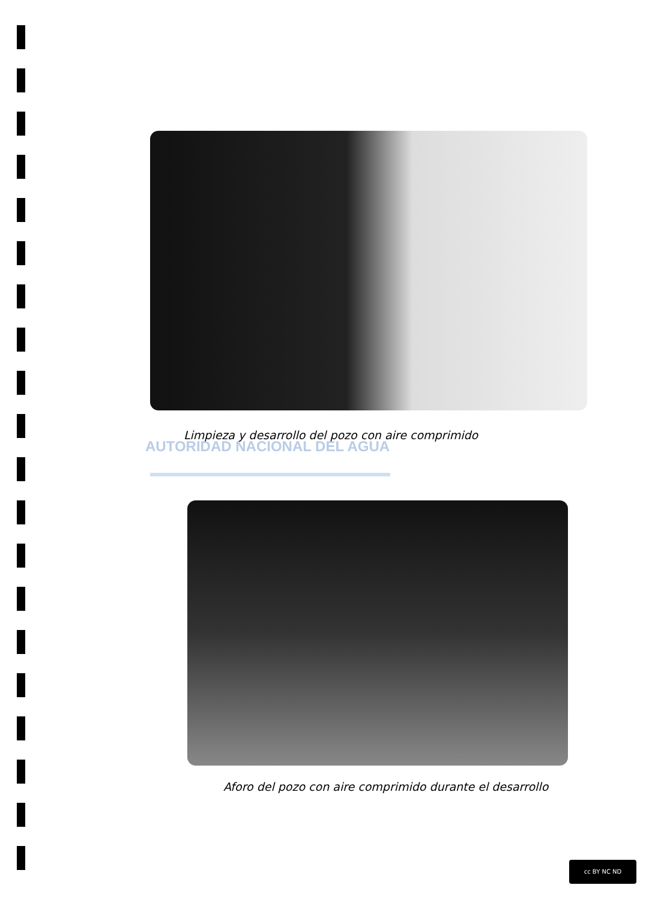Limpieza y desarrollo del pozo con aire comprimido
AUTORIDAD NACIONAL DEL AGUA
Aforo del pozo con aire comprimido durante el desarrollo
cc BY NC ND